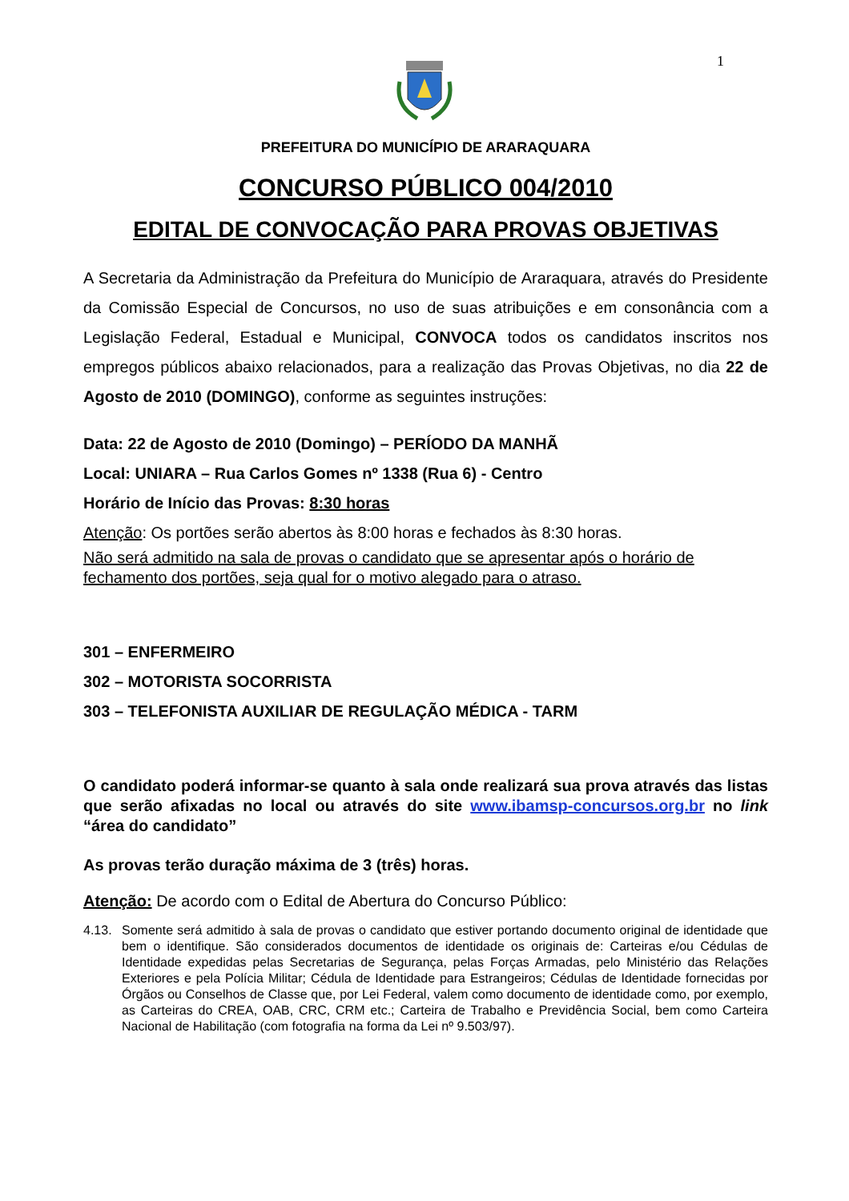1
PREFEITURA DO MUNICÍPIO DE ARARAQUARA
CONCURSO PÚBLICO 004/2010
EDITAL DE CONVOCAÇÃO PARA PROVAS OBJETIVAS
A Secretaria da Administração da Prefeitura do Município de Araraquara, através do Presidente da Comissão Especial de Concursos, no uso de suas atribuições e em consonância com a Legislação Federal, Estadual e Municipal, CONVOCA todos os candidatos inscritos nos empregos públicos abaixo relacionados, para a realização das Provas Objetivas, no dia 22 de Agosto de 2010 (DOMINGO), conforme as seguintes instruções:
Data: 22 de Agosto de 2010 (Domingo) – PERÍODO DA MANHÃ
Local: UNIARA – Rua Carlos Gomes nº 1338 (Rua 6) - Centro
Horário de Início das Provas: 8:30 horas
Atenção: Os portões serão abertos às 8:00 horas e fechados às 8:30 horas.
Não será admitido na sala de provas o candidato que se apresentar após o horário de fechamento dos portões, seja qual for o motivo alegado para o atraso.
301 – ENFERMEIRO
302 – MOTORISTA SOCORRISTA
303 – TELEFONISTA AUXILIAR DE REGULAÇÃO MÉDICA - TARM
O candidato poderá informar-se quanto à sala onde realizará sua prova através das listas que serão afixadas no local ou através do site www.ibamsp-concursos.org.br no link “área do candidato”
As provas terão duração máxima de 3 (três) horas.
Atenção: De acordo com o Edital de Abertura do Concurso Público:
4.13. Somente será admitido à sala de provas o candidato que estiver portando documento original de identidade que bem o identifique. São considerados documentos de identidade os originais de: Carteiras e/ou Cédulas de Identidade expedidas pelas Secretarias de Segurança, pelas Forças Armadas, pelo Ministério das Relações Exteriores e pela Polícia Militar; Cédula de Identidade para Estrangeiros; Cédulas de Identidade fornecidas por Órgãos ou Conselhos de Classe que, por Lei Federal, valem como documento de identidade como, por exemplo, as Carteiras do CREA, OAB, CRC, CRM etc.; Carteira de Trabalho e Previdência Social, bem como Carteira Nacional de Habilitação (com fotografia na forma da Lei nº 9.503/97).